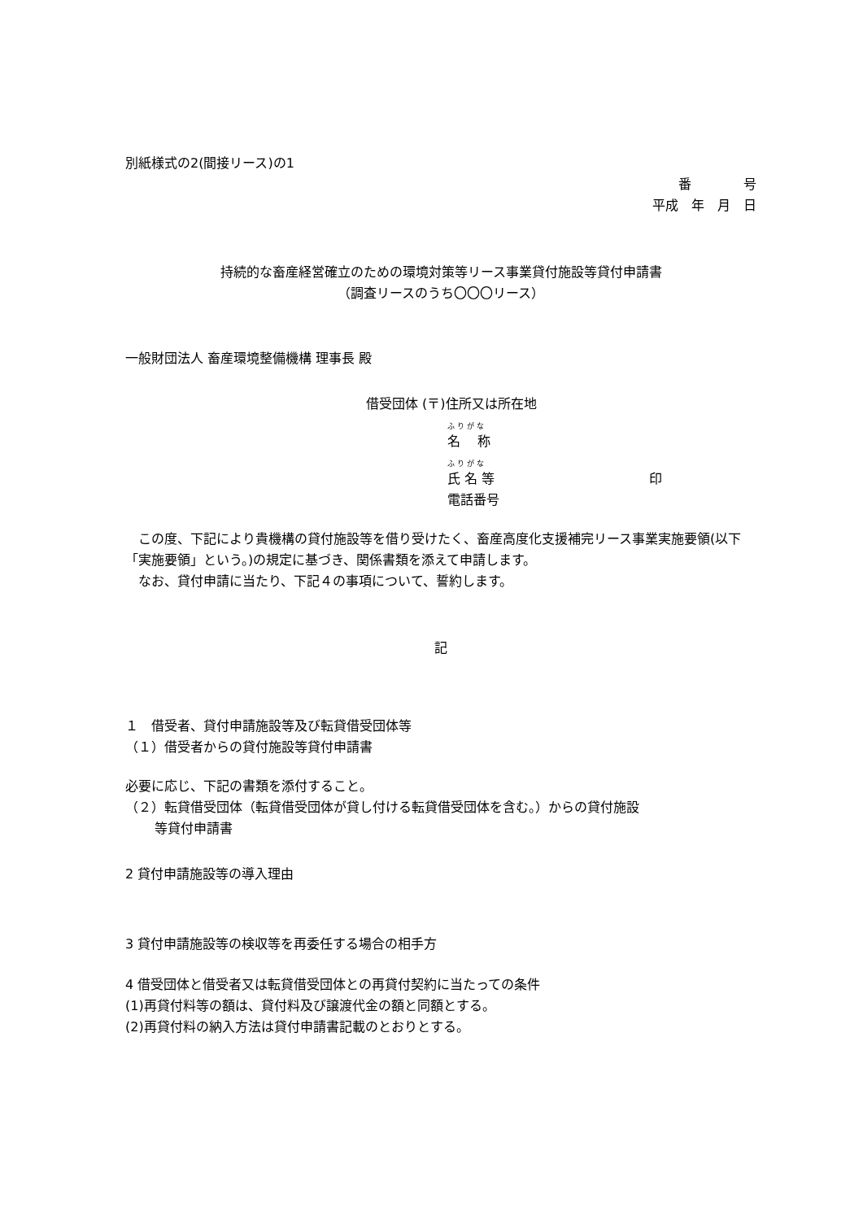別紙様式の2(間接リース)の1
番　　　　号
平成　年　月　日
持続的な畜産経営確立のための環境対策等リース事業貸付施設等貸付申請書
（調査リースのうち〇〇〇リース）
一般財団法人 畜産環境整備機構 理事長 殿
借受団体 (〒)住所又は所在地
ふ り が な
名　 称
ふ り が な
氏 名 等 印
電話番号
　この度、下記により貴機構の貸付施設等を借り受けたく、畜産高度化支援補完リース事業実施要領(以下「実施要領」という。)の規定に基づき、関係書類を添えて申請します。
　なお、貸付申請に当たり、下記４の事項について、誓約します。
記
１　借受者、貸付申請施設等及び転貸借受団体等
（１）借受者からの貸付施設等貸付申請書
必要に応じ、下記の書類を添付すること。
（２）転貸借受団体（転貸借受団体が貸し付ける転貸借受団体を含む。）からの貸付施設
等貸付申請書
2 貸付申請施設等の導入理由
3 貸付申請施設等の検収等を再委任する場合の相手方
4 借受団体と借受者又は転貸借受団体との再貸付契約に当たっての条件
(1)再貸付料等の額は、貸付料及び譲渡代金の額と同額とする。
(2)再貸付料の納入方法は貸付申請書記載のとおりとする。